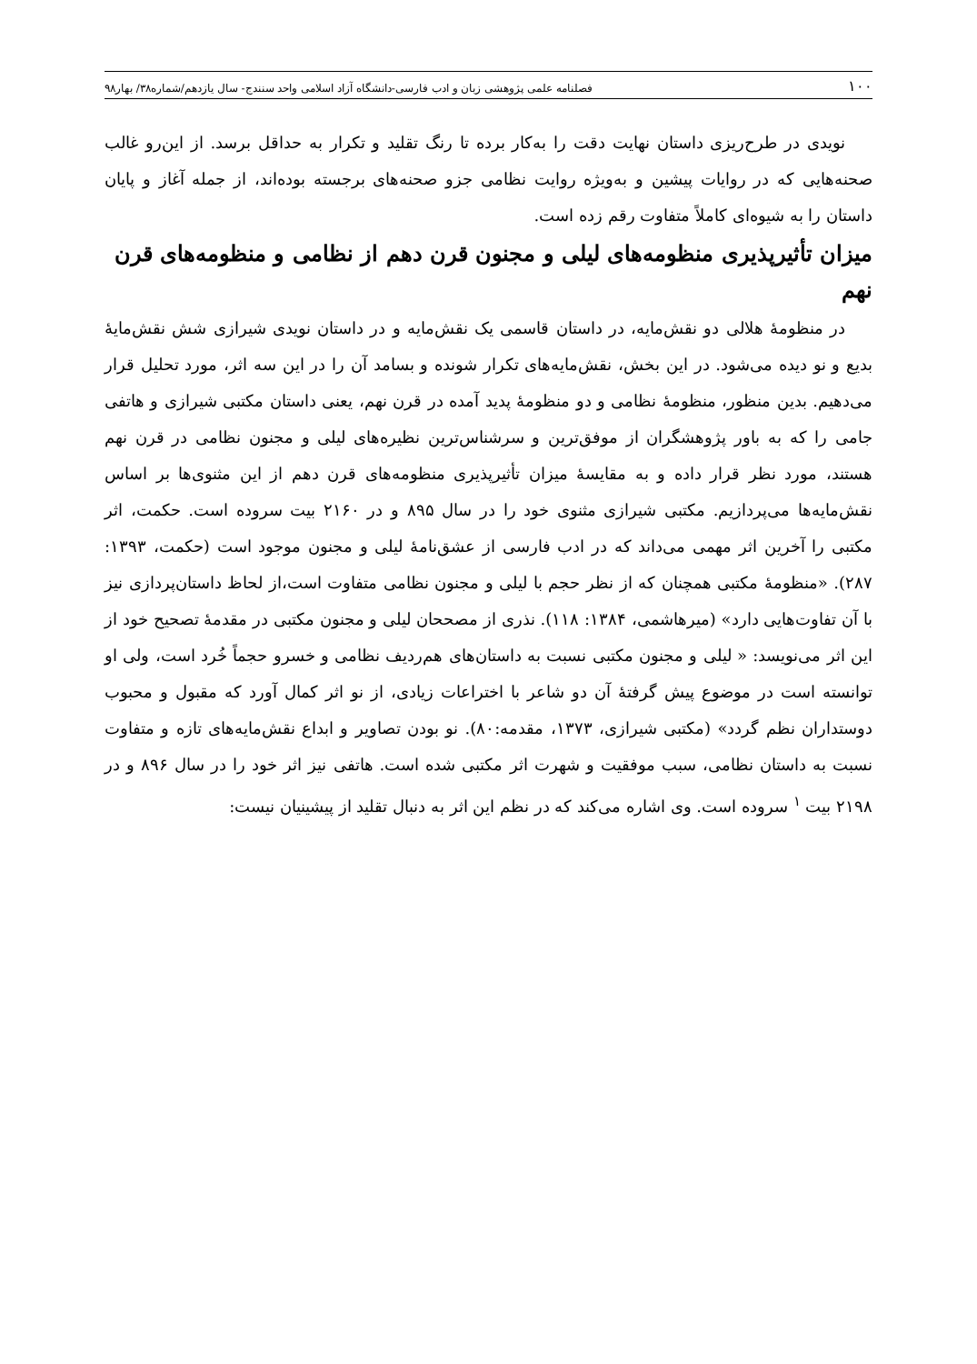۱۰۰ فصلنامه علمی پژوهشی زبان و ادب فارسی-دانشگاه آزاد اسلامی واحد سنندج- سال یازدهم/شماره۳۸/ بهار۹۸
نویدی در طرح‌ریزی داستان نهایت دقت را به‌کار برده تا رنگ تقلید و تکرار به حداقل برسد. از این‌رو غالب صحنه‌هایی که در روایات پیشین و به‌ویژه روایت نظامی جزو صحنه‌های برجسته بوده‌اند، از جمله آغاز و پایان داستان را به شیوه‌ای کاملاً متفاوت رقم زده است.
میزان تأثیرپذیری منظومه‌های لیلی و مجنون قرن دهم از نظامی و منظومه‌های قرن نهم
در منظومهٔ هلالی دو نقش‌مایه، در داستان قاسمی یک نقش‌مایه و در داستان نویدی شیرازی شش نقش‌مایهٔ بدیع و نو دیده می‌شود. در این بخش، نقش‌مایه‌های تکرار شونده و بسامد آن را در این سه اثر، مورد تحلیل قرار می‌دهیم. بدین منظور، منظومهٔ نظامی و دو منظومهٔ پدید آمده در قرن نهم، یعنی داستان مکتبی شیرازی و هاتفی جامی را که به باور پژوهشگران از موفق‌ترین و سرشناس‌ترین نظیره‌های لیلی و مجنون نظامی در قرن نهم هستند، مورد نظر قرار داده و به مقایسهٔ میزان تأثیرپذیری منظومه‌های قرن دهم از این مثنوی‌ها بر اساس نقش‌مایه‌ها می‌پردازیم. مکتبی شیرازی مثنوی خود را در سال ۸۹۵ و در ۲۱۶۰ بیت سروده است. حکمت، اثر مکتبی را آخرین اثر مهمی می‌داند که در ادب فارسی از عشق‌نامهٔ لیلی و مجنون موجود است (حکمت، ۱۳۹۳: ۲۸۷). «منظومهٔ مکتبی همچنان که از نظر حجم با لیلی و مجنون نظامی متفاوت است،از لحاظ داستان‌پردازی نیز با آن تفاوت‌هایی دارد» (میرهاشمی، ۱۳۸۴: ۱۱۸). نذری از مصححان لیلی و مجنون مکتبی در مقدمهٔ تصحیح خود از این اثر می‌نویسد: « لیلی و مجنون مکتبی نسبت به داستان‌های هم‌ردیف نظامی و خسرو حجماً خُرد است، ولی او توانسته است در موضوع پیش گرفتهٔ آن دو شاعر با اختراعات زیادی، از نو اثر کمال آورد که مقبول و محبوب دوستداران نظم گردد» (مکتبی شیرازی، ۱۳۷۳، مقدمه:۸۰). نو بودن تصاویر و ابداع نقش‌مایه‌های تازه و متفاوت نسبت به داستان نظامی، سبب موفقیت و شهرت اثر مکتبی شده است. هاتفی نیز اثر خود را در سال ۸۹۶ و در ۲۱۹۸ بیت <sup>۱</sup> سروده است. وی اشاره می‌کند که در نظم این اثر به دنبال تقلید از پیشینیان نیست: